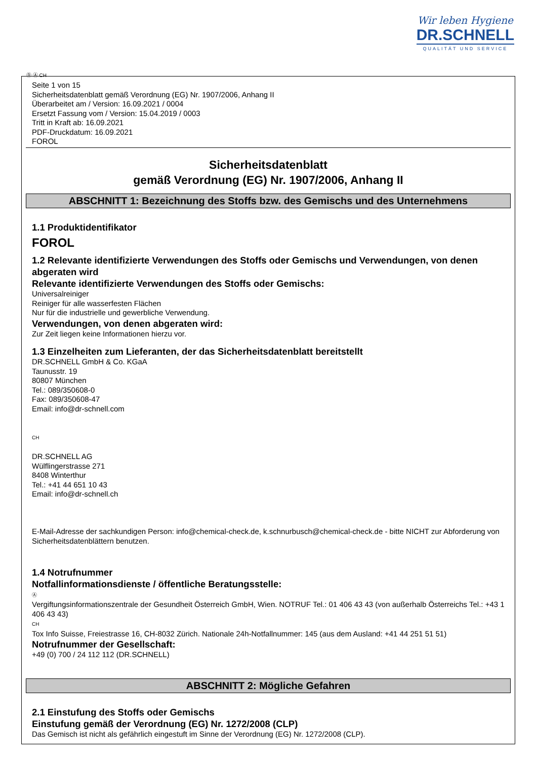Wir leben Hygiene
DR.SCHNELL
QUALITÄT UND SERVICE
Ⓓ Ⓐ CH
Seite 1 von 15
Sicherheitsdatenblatt gemäß Verordnung (EG) Nr. 1907/2006, Anhang II
Überarbeitet am / Version: 16.09.2021 / 0004
Ersetzt Fassung vom / Version: 15.04.2019 / 0003
Tritt in Kraft ab: 16.09.2021
PDF-Druckdatum: 16.09.2021
FOROL
Sicherheitsdatenblatt
gemäß Verordnung (EG) Nr. 1907/2006, Anhang II
ABSCHNITT 1: Bezeichnung des Stoffs bzw. des Gemischs und des Unternehmens
1.1 Produktidentifikator
FOROL
1.2 Relevante identifizierte Verwendungen des Stoffs oder Gemischs und Verwendungen, von denen abgeraten wird
Relevante identifizierte Verwendungen des Stoffs oder Gemischs:
Universalreiniger
Reiniger für alle wasserfesten Flächen
Nur für die industrielle und gewerbliche Verwendung.
Verwendungen, von denen abgeraten wird:
Zur Zeit liegen keine Informationen hierzu vor.
1.3 Einzelheiten zum Lieferanten, der das Sicherheitsdatenblatt bereitstellt
DR.SCHNELL GmbH & Co. KGaA
Taunusstr. 19
80807 München
Tel.: 089/350608-0
Fax: 089/350608-47
Email: info@dr-schnell.com
CH
DR.SCHNELL AG
Wülflingerstrasse 271
8408 Winterthur
Tel.: +41 44 651 10 43
Email: info@dr-schnell.ch
E-Mail-Adresse der sachkundigen Person: info@chemical-check.de, k.schnurbusch@chemical-check.de - bitte NICHT zur Abforderung von Sicherheitsdatenblättern benutzen.
1.4 Notrufnummer
Notfallinformationsdienste / öffentliche Beratungsstelle:
Ⓐ
Vergiftungsinformationszentrale der Gesundheit Österreich GmbH, Wien. NOTRUF Tel.: 01 406 43 43 (von außerhalb Österreichs Tel.: +43 1 406 43 43)
CH
Tox Info Suisse, Freiestrasse 16, CH-8032 Zürich. Nationale 24h-Notfallnummer: 145 (aus dem Ausland: +41 44 251 51 51)
Notrufnummer der Gesellschaft:
+49 (0) 700 / 24 112 112 (DR.SCHNELL)
ABSCHNITT 2: Mögliche Gefahren
2.1 Einstufung des Stoffs oder Gemischs
Einstufung gemäß der Verordnung (EG) Nr. 1272/2008 (CLP)
Das Gemisch ist nicht als gefährlich eingestuft im Sinne der Verordnung (EG) Nr. 1272/2008 (CLP).